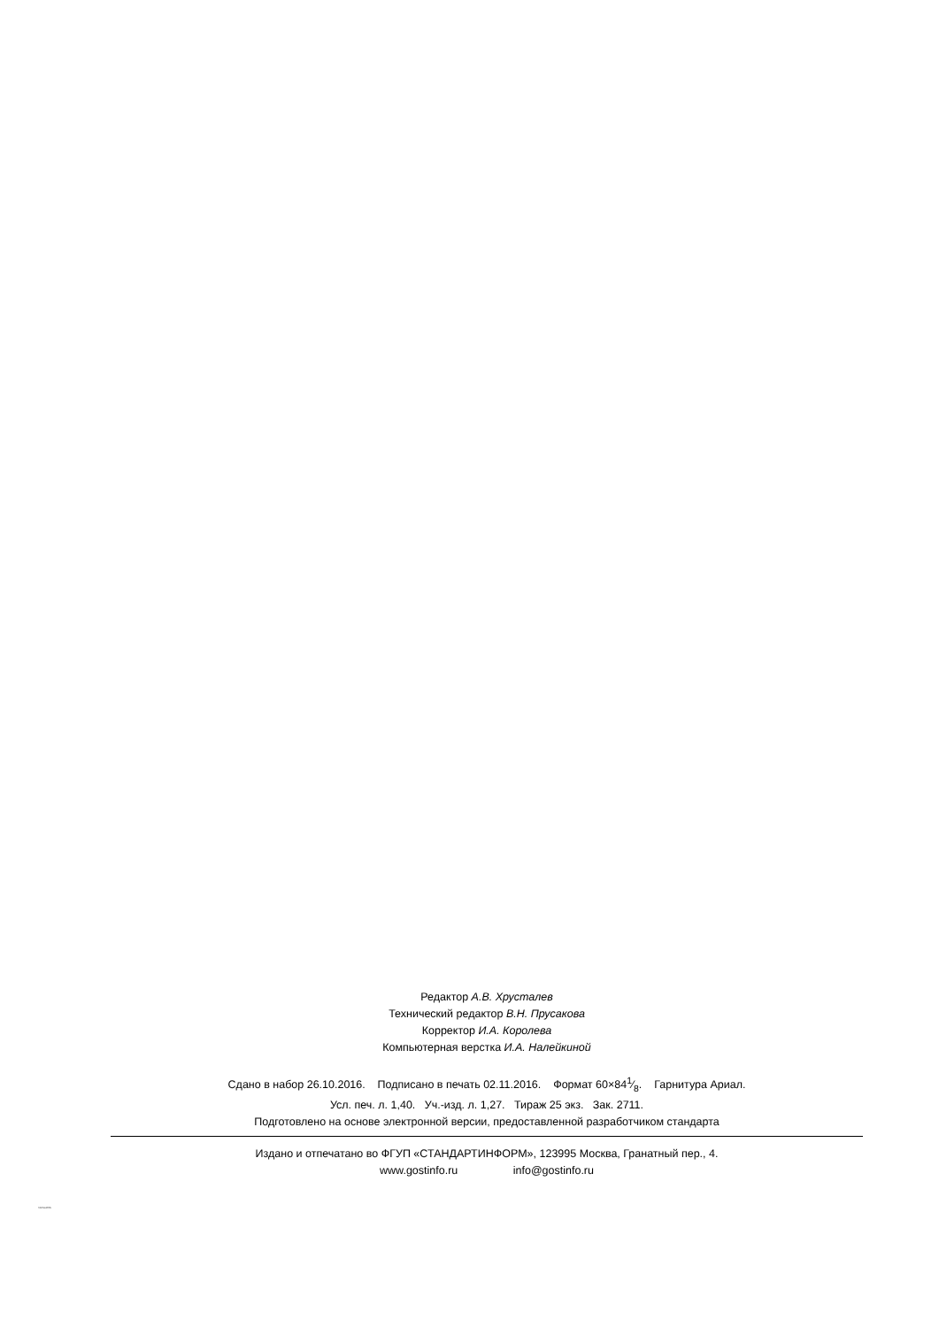Редактор А.В. Хрусталев
Технический редактор В.Н. Прусакова
Корректор И.А. Королева
Компьютерная верстка И.А. Налейкиной
Сдано в набор 26.10.2016. Подписано в печать 02.11.2016. Формат 60×841⁄8. Гарнитура Ариал.
Усл. печ. л. 1,40. Уч.-изд. л. 1,27. Тираж 25 экз. Зак. 2711.
Подготовлено на основе электронной версии, предоставленной разработчиком стандарта
Издано и отпечатано во ФГУП «СТАНДАРТИНФОРМ», 123995 Москва, Гранатный пер., 4.
www.gostinfo.ru info@gostinfo.ru
31214-2016